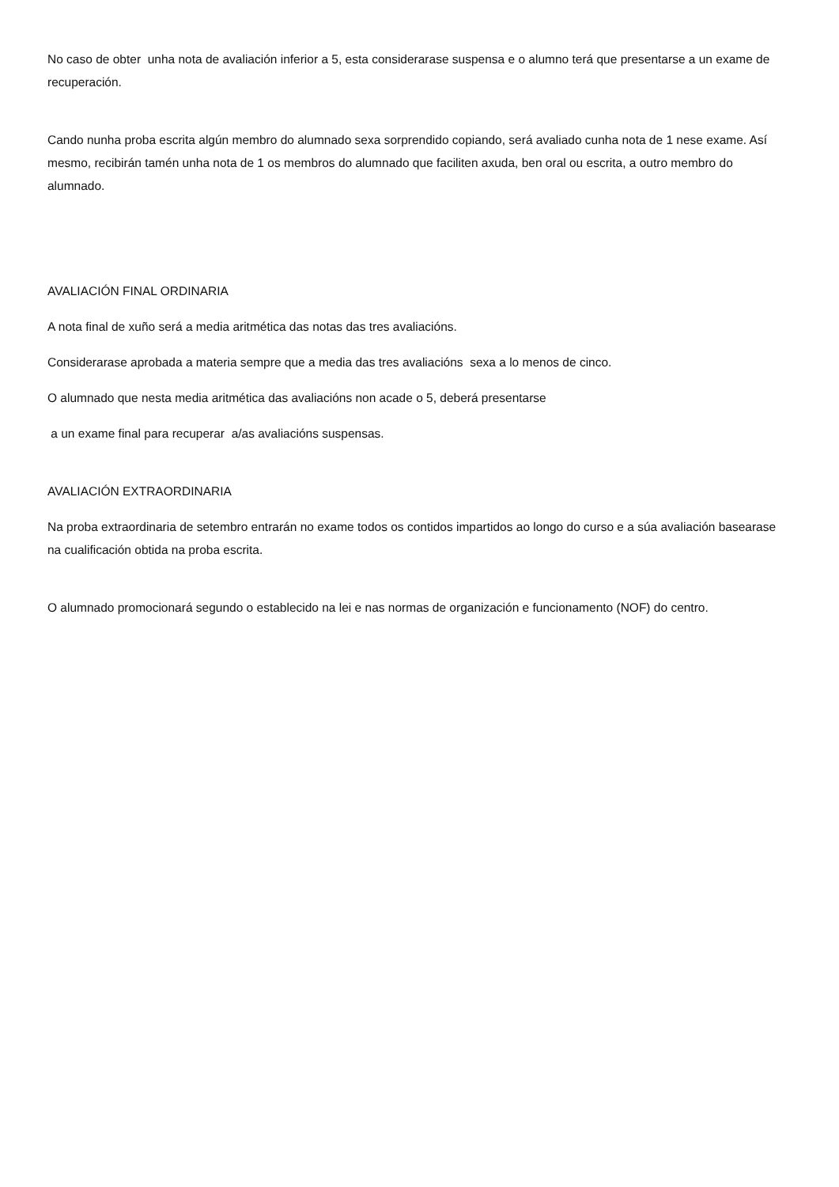No caso de obter unha nota de avaliación inferior a 5, esta considerarase suspensa e o alumno terá que presentarse a un exame de recuperación.
Cando nunha proba escrita algún membro do alumnado sexa sorprendido copiando, será avaliado cunha nota de 1 nese exame. Así mesmo, recibirán tamén unha nota de 1 os membros do alumnado que faciliten axuda, ben oral ou escrita, a outro membro do alumnado.
AVALIACIÓN FINAL ORDINARIA
A nota final de xuño será a media aritmética das notas das tres avaliacións.
Considerarase aprobada a materia sempre que a media das tres avaliacións sexa a lo menos de cinco.
O alumnado que nesta media aritmética das avaliacións non acade o 5, deberá presentarse
a un exame final para recuperar a/as avaliacións suspensas.
AVALIACIÓN EXTRAORDINARIA
Na proba extraordinaria de setembro entrarán no exame todos os contidos impartidos ao longo do curso e a súa avaliación basearase na cualificación obtida na proba escrita.
O alumnado promocionará segundo o establecido na lei e nas normas de organización e funcionamento (NOF) do centro.